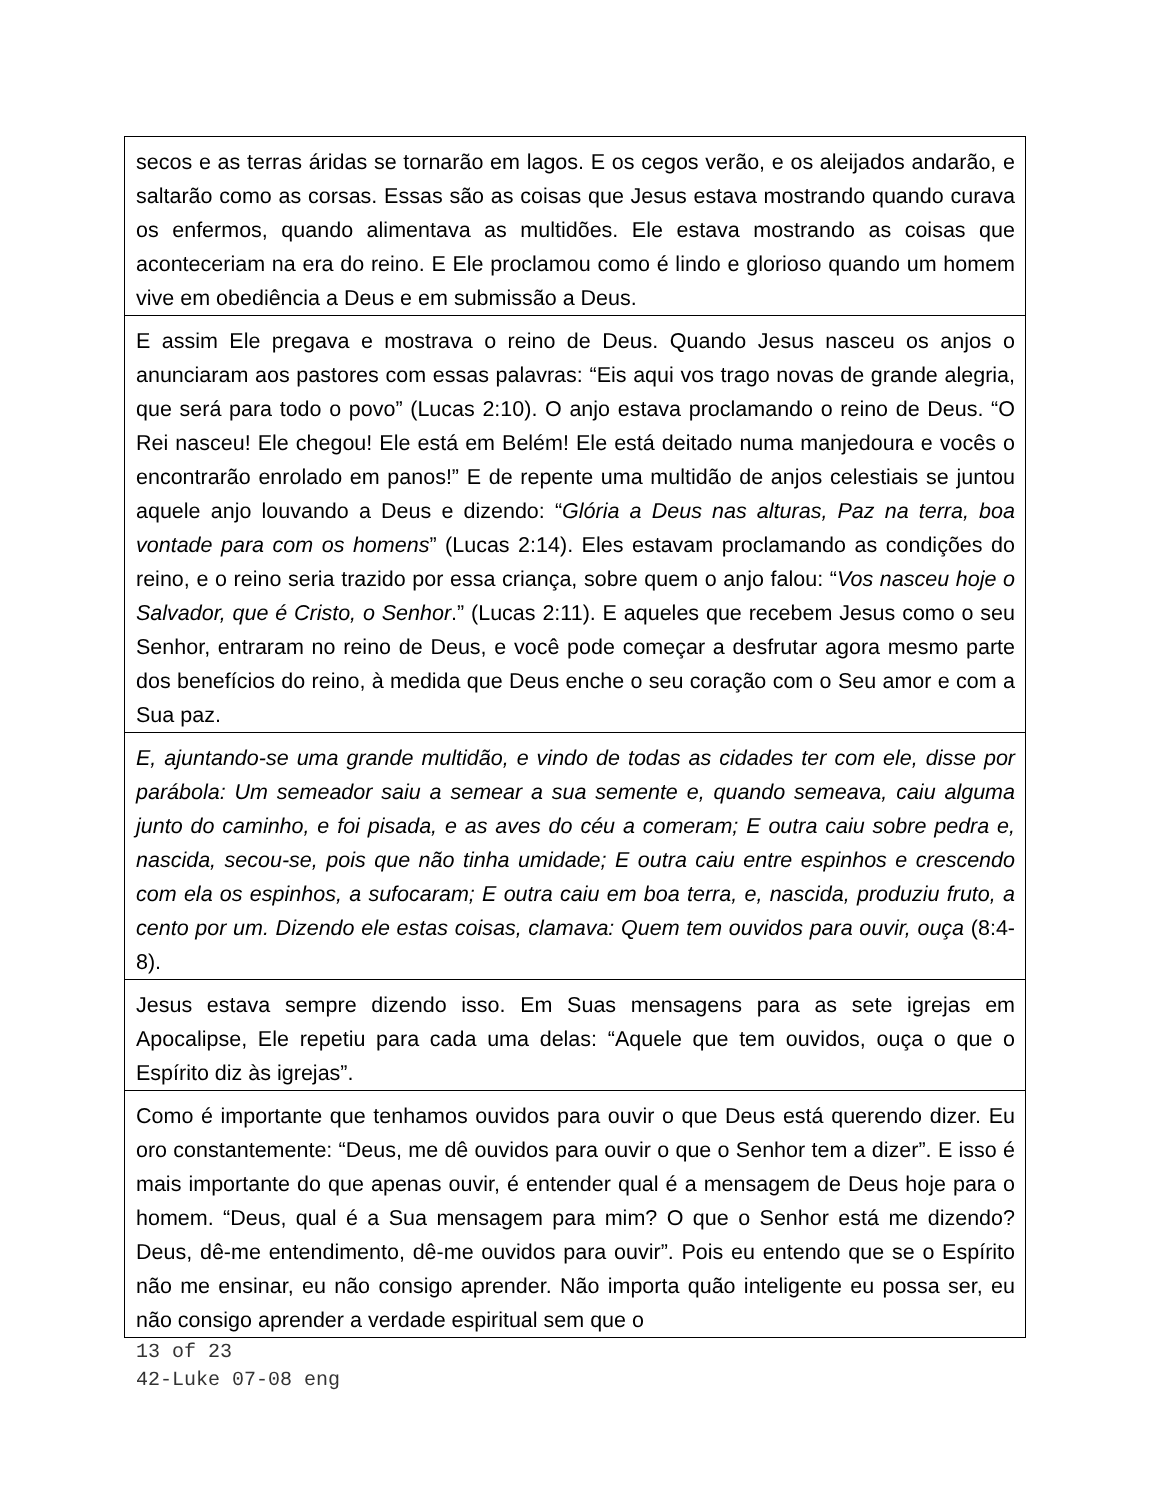| secos e as terras áridas se tornarão em lagos. E os cegos verão, e os aleijados andarão, e saltarão como as corsas. Essas são as coisas que Jesus estava mostrando quando curava os enfermos, quando alimentava as multidões. Ele estava mostrando as coisas que aconteceriam na era do reino. E Ele proclamou como é lindo e glorioso quando um homem vive em obediência a Deus e em submissão a Deus. |
| E assim Ele pregava e mostrava o reino de Deus. Quando Jesus nasceu os anjos o anunciaram aos pastores com essas palavras: “Eis aqui vos trago novas de grande alegria, que será para todo o povo” (Lucas 2:10). O anjo estava proclamando o reino de Deus. “O Rei nasceu! Ele chegou! Ele está em Belém! Ele está deitado numa manjedoura e vocês o encontrarão enrolado em panos!” E de repente uma multidão de anjos celestiais se juntou aquele anjo louvando a Deus e dizendo: “ Glória a Deus nas alturas, Paz na terra, boa vontade para com os homens ” (Lucas 2:14). Eles estavam proclamando as condições do reino, e o reino seria trazido por essa criança, sobre quem o anjo falou: “ Vos nasceu hoje o Salvador, que é Cristo, o Senhor .” (Lucas 2:11). E aqueles que recebem Jesus como o seu Senhor, entraram no reino de Deus, e você pode começar a desfrutar agora mesmo parte dos benefícios do reino, à medida que Deus enche o seu coração com o Seu amor e com a Sua paz. |
| E, ajuntando-se uma grande multidão, e vindo de todas as cidades ter com ele, disse por parábola: Um semeador saiu a semear a sua semente e, quando semeava, caiu alguma junto do caminho, e foi pisada, e as aves do céu a comeram; E outra caiu sobre pedra e, nascida, secou-se, pois que não tinha umidade; E outra caiu entre espinhos e crescendo com ela os espinhos, a sufocaram; E outra caiu em boa terra, e, nascida, produziu fruto, a cento por um. Dizendo ele estas coisas, clamava: Quem tem ouvidos para ouvir, ouça (8:4-8). |
| Jesus estava sempre dizendo isso. Em Suas mensagens para as sete igrejas em Apocalipse, Ele repetiu para cada uma delas: “Aquele que tem ouvidos, ouça o que o Espírito diz às igrejas”. |
| Como é importante que tenhamos ouvidos para ouvir o que Deus está querendo dizer. Eu oro constantemente: “Deus, me dê ouvidos para ouvir o que o Senhor tem a dizer”. E isso é mais importante do que apenas ouvir, é entender qual é a mensagem de Deus hoje para o homem. “Deus, qual é a Sua mensagem para mim? O que o Senhor está me dizendo? Deus, dê-me entendimento, dê-me ouvidos para ouvir”. Pois eu entendo que se o Espírito não me ensinar, eu não consigo aprender. Não importa quão inteligente eu possa ser, eu não consigo aprender a verdade espiritual sem que o |
13 of 23
42-Luke 07-08 eng